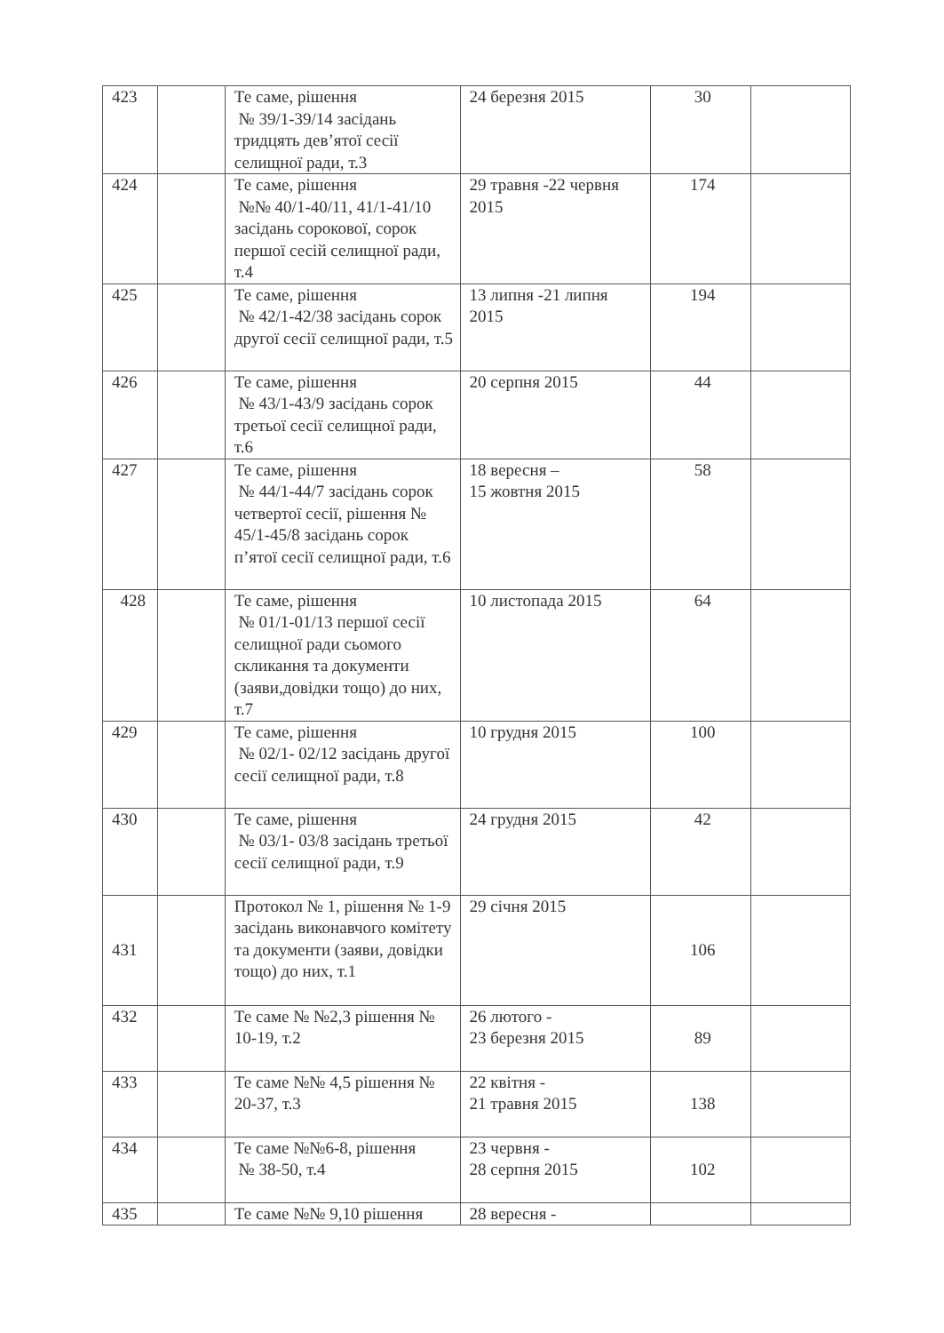| 423 | | Те саме, рішення № 39/1-39/14 засідань тридцять дев’ятої сесії селищної ради, т.3 | 24 березня 2015 | 30 | |
| 424 | | Те саме, рішення №№ 40/1-40/11, 41/1-41/10 засідань сорокової, сорок першої сесій селищної ради, т.4 | 29 травня -22 червня 2015 | 174 | |
| 425 | | Те саме, рішення № 42/1-42/38 засідань сорок другої сесії селищної ради, т.5 | 13 липня -21 липня 2015 | 194 | |
| 426 | | Те саме, рішення № 43/1-43/9 засідань сорок третьої сесії селищної ради, т.6 | 20 серпня 2015 | 44 | |
| 427 | | Те саме, рішення № 44/1-44/7 засідань сорок четвертої сесії, рішення № 45/1-45/8 засідань сорок п’ятої сесії селищної ради, т.6 | 18 вересня – 15 жовтня 2015 | 58 | |
| 428 | | Те саме, рішення № 01/1-01/13 першої сесії селищної ради сьомого скликання та документи (заяви,довідки тощо) до них, т.7 | 10 листопада 2015 | 64 | |
| 429 | | Те саме, рішення № 02/1- 02/12 засідань другої сесії селищної ради, т.8 | 10 грудня 2015 | 100 | |
| 430 | | Те саме, рішення № 03/1- 03/8 засідань третьої сесії селищної ради, т.9 | 24 грудня 2015 | 42 | |
| 431 | | Протокол № 1, рішення № 1-9 засідань виконавчого комітету та документи (заяви, довідки тощо) до них, т.1 | 29 січня 2015 | 106 | |
| 432 | | Те саме № №2,3 рішення № 10-19, т.2 | 26 лютого - 23 березня 2015 | 89 | |
| 433 | | Те саме №№ 4,5 рішення № 20-37, т.3 | 22 квітня - 21 травня 2015 | 138 | |
| 434 | | Те саме №№6-8, рішення № 38-50, т.4 | 23 червня - 28 серпня 2015 | 102 | |
| 435 | | Те саме №№ 9,10 рішення | 28 вересня - | | |